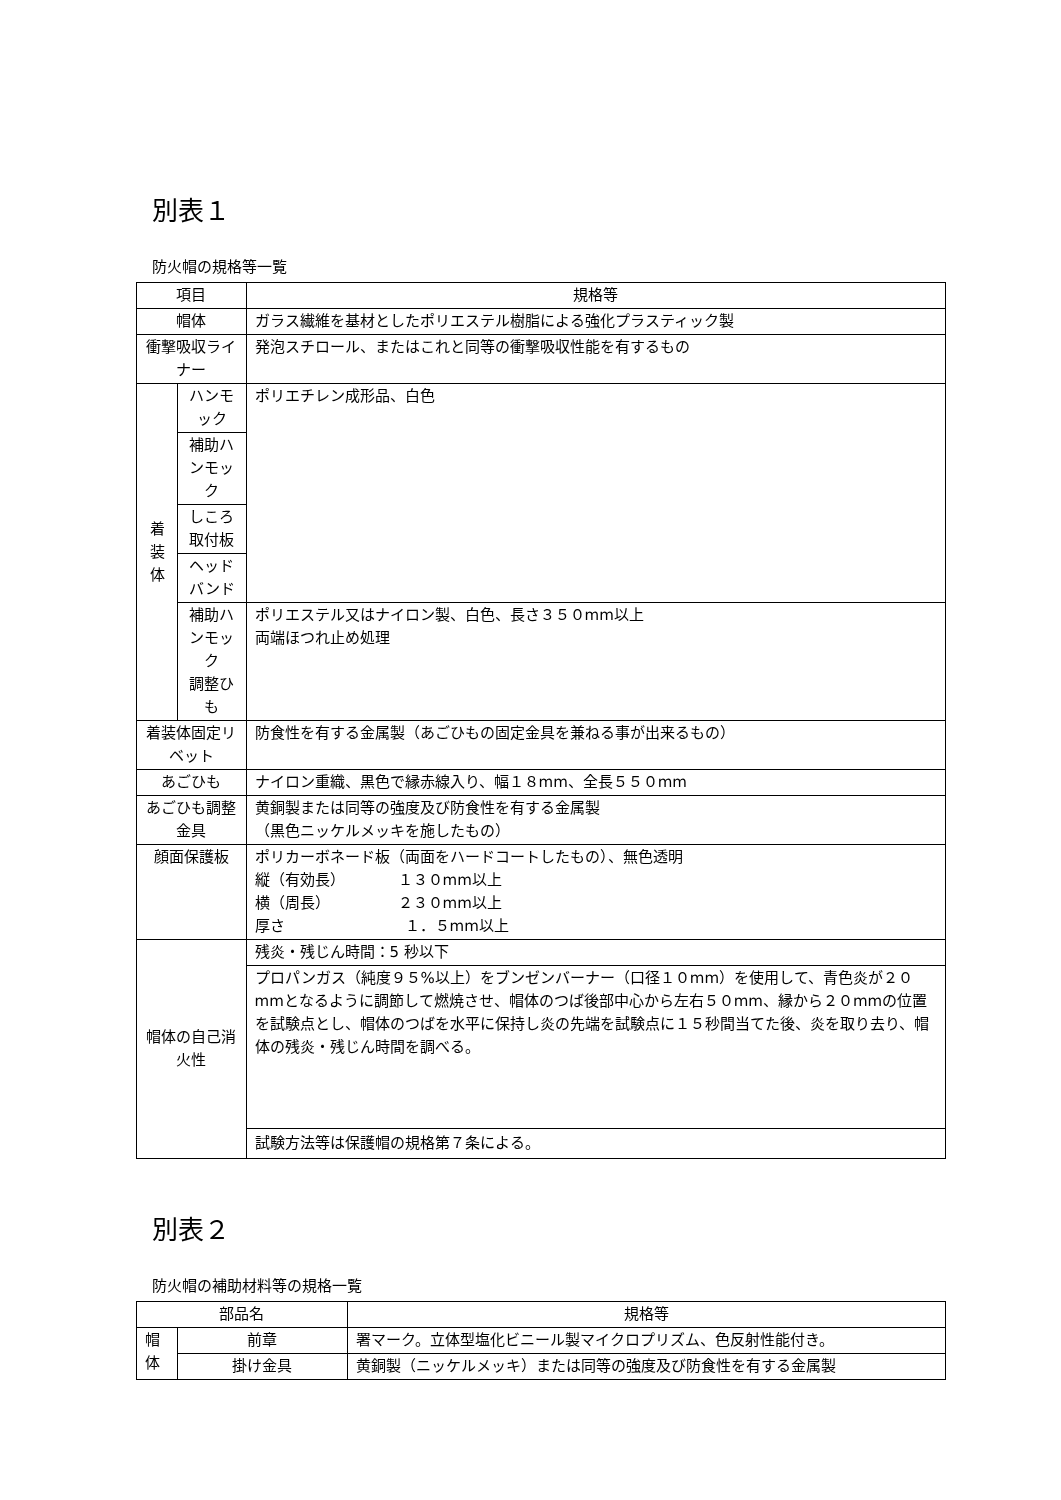別表１
防火帽の規格等一覧
| 項目 | | 規格等 |
| --- | --- | --- |
| 帽体 | | ガラス繊維を基材としたポリエステル樹脂による強化プラスティック製 |
| 衝撃吸収ライナー | | 発泡スチロール、またはこれと同等の衝撃吸収性能を有するもの |
| 着 装 体 | ハンモック | ポリエチレン成形品、白色 |
| | 補助ハンモック | |
| | しころ取付板 | |
| | ヘッドバンド | |
| | 補助ハンモック 調整ひも | ポリエステル又はナイロン製、白色、長さ３５０mm以上 両端ほつれ止め処理 |
| 着装体固定リベット | | 防食性を有する金属製（あごひもの固定金具を兼ねる事が出来るもの） |
| あごひも | | ナイロン重織、黒色で縁赤線入り、幅１８mm、全長５５０mm |
| あごひも調整金具 | | 黄銅製または同等の強度及び防食性を有する金属製 （黒色ニッケルメッキを施したもの） |
| 顔面保護板 | | ポリカーボネード板（両面をハードコートしたもの）、無色透明 縦（有効長） １３０mm以上 横（周長） ２３０mm以上 厚さ １．５mm以上 |
| 帽体の自己消火性 | | 残炎・残じん時間：5 秒以下 |
| | | プロパンガス（純度９５%以上）をブンゼンバーナー（口径１０mm）を使用して、青色炎が２０mmとなるように調節して燃焼させ、帽体のつば後部中心から左右５０mm、縁から２０mmの位置を試験点とし、帽体のつばを水平に保持し炎の先端を試験点に１５秒間当てた後、炎を取り去り、帽体の残炎・残じん時間を調べる。 |
| | | 試験方法等は保護帽の規格第７条による。 |
別表２
防火帽の補助材料等の規格一覧
| 部品名 | | 規格等 |
| --- | --- | --- |
| 帽 体 | 前章 | 署マーク。立体型塩化ビニール製マイクロプリズム、色反射性能付き。 |
| | 掛け金具 | 黄銅製（ニッケルメッキ）または同等の強度及び防食性を有する金属製 |